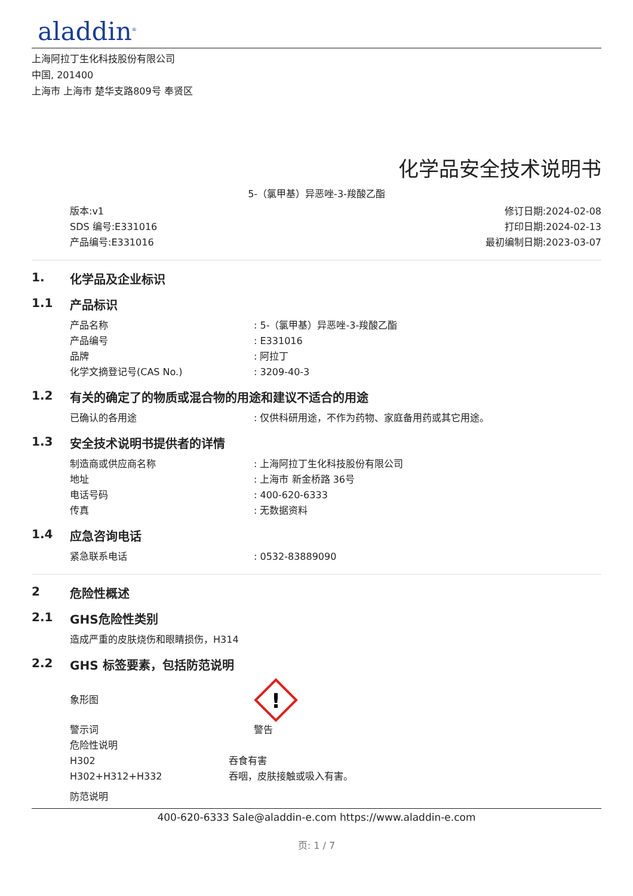aladdin<sup>®</sup>
上海阿拉丁生化科技股份有限公司
中国, 201400
上海市 上海市 楚华支路809号 奉贤区
化学品安全技术说明书
5-（氯甲基）异恶唑-3-羧酸乙酯
版本:v1
SDS 编号:E331016
产品编号:E331016
修订日期:2024-02-08
打印日期:2024-02-13
最初编制日期:2023-03-07
1. 化学品及企业标识
1.1 产品标识
产品名称 : 5-（氯甲基）异恶唑-3-羧酸乙酯
产品编号 : E331016
品牌 : 阿拉丁
化学文摘登记号(CAS No.) : 3209-40-3
1.2 有关的确定了的物质或混合物的用途和建议不适合的用途
已确认的各用途 : 仅供科研用途，不作为药物、家庭备用药或其它用途。
1.3 安全技术说明书提供者的详情
制造商或供应商名称 : 上海阿拉丁生化科技股份有限公司
地址 : 上海市 新金桥路 36号
电话号码 : 400-620-6333
传真 : 无数据资料
1.4 应急咨询电话
紧急联系电话 : 0532-83889090
2 危险性概述
2.1 GHS危险性类别
造成严重的皮肤烧伤和眼睛损伤，H314
2.2 GHS 标签要素，包括防范说明
象形图
!
警示词 警告
危险性说明
H302 吞食有害
H302+H312+H332 吞咽，皮肤接触或吸入有害。
防范说明
400-620-6333 Sale@aladdin-e.com https://www.aladdin-e.com
页: 1 / 7